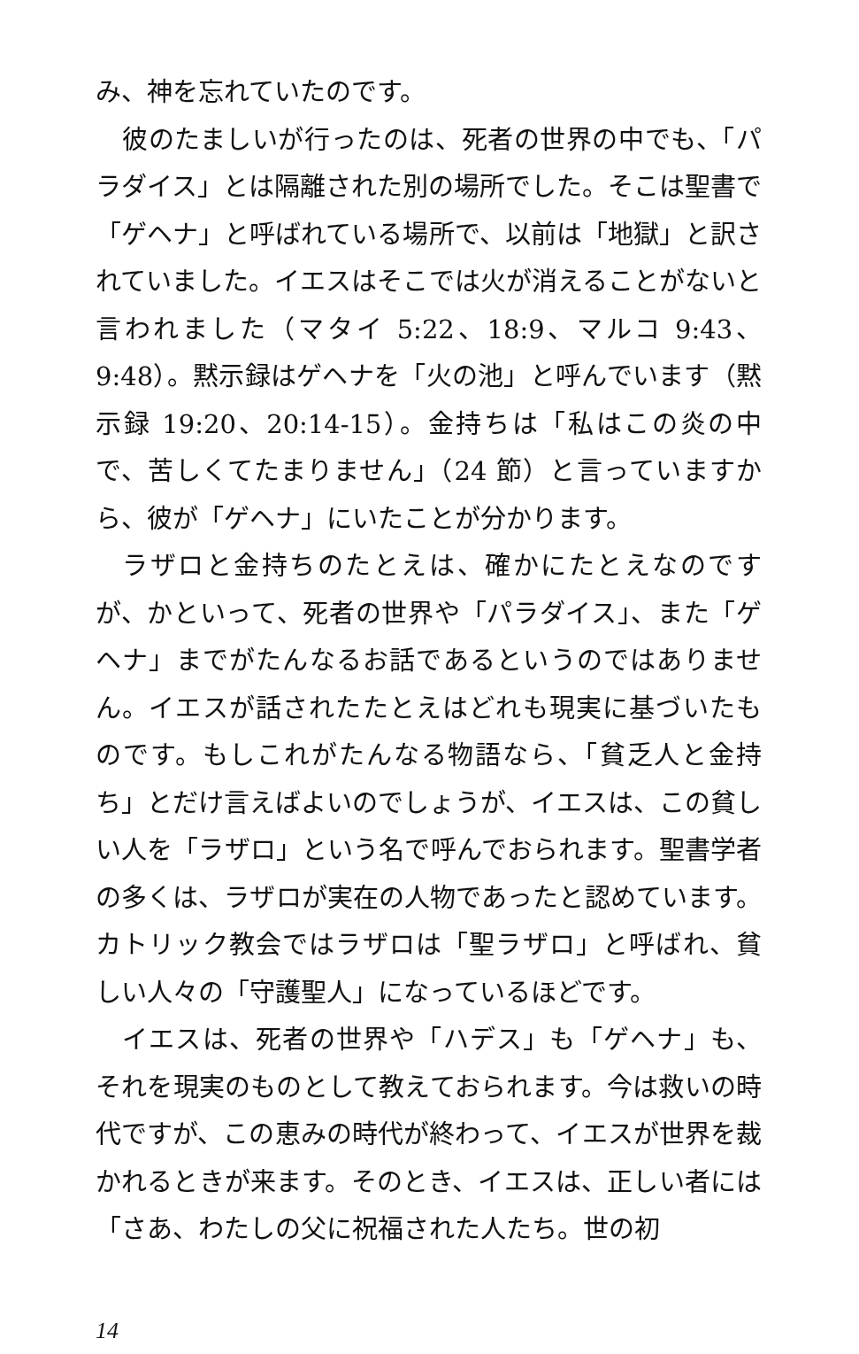み、神を忘れていたのです。
彼のたましいが行ったのは、死者の世界の中でも、「パラダイス」とは隔離された別の場所でした。そこは聖書で「ゲヘナ」と呼ばれている場所で、以前は「地獄」と訳されていました。イエスはそこでは火が消えることがないと言われました（マタイ 5:22、18:9、マルコ 9:43、9:48）。黙示録はゲヘナを「火の池」と呼んでいます（黙示録 19:20、20:14-15）。金持ちは「私はこの炎の中で、苦しくてたまりません」（24 節）と言っていますから、彼が「ゲヘナ」にいたことが分かります。
ラザロと金持ちのたとえは、確かにたとえなのですが、かといって、死者の世界や「パラダイス」、また「ゲヘナ」までがたんなるお話であるというのではありません。イエスが話されたたとえはどれも現実に基づいたものです。もしこれがたんなる物語なら、「貧乏人と金持ち」とだけ言えばよいのでしょうが、イエスは、この貧しい人を「ラザロ」という名で呼んでおられます。聖書学者の多くは、ラザロが実在の人物であったと認めています。カトリック教会ではラザロは「聖ラザロ」と呼ばれ、貧しい人々の「守護聖人」になっているほどです。
イエスは、死者の世界や「ハデス」も「ゲヘナ」も、それを現実のものとして教えておられます。今は救いの時代ですが、この恵みの時代が終わって、イエスが世界を裁かれるときが来ます。そのとき、イエスは、正しい者には「さあ、わたしの父に祝福された人たち。世の初
14